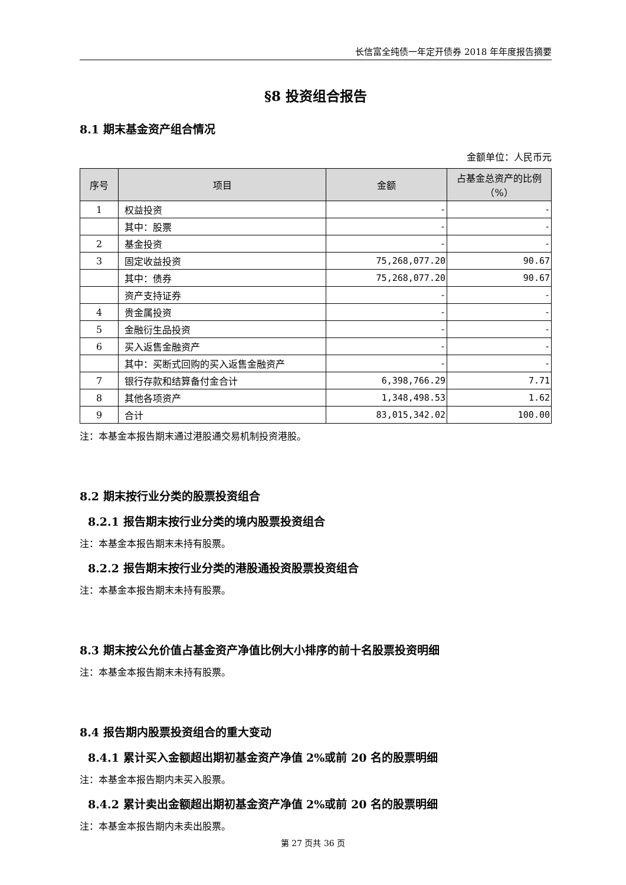长信富全纯债一年定开债券 2018 年年度报告摘要
§8 投资组合报告
8.1 期末基金资产组合情况
金额单位：人民币元
| 序号 | 项目 | 金额 | 占基金总资产的比例（%） |
| --- | --- | --- | --- |
| 1 | 权益投资 | - | - |
| | 其中：股票 | - | - |
| 2 | 基金投资 | - | - |
| 3 | 固定收益投资 | 75,268,077.20 | 90.67 |
| | 其中：债券 | 75,268,077.20 | 90.67 |
| | 资产支持证券 | - | - |
| 4 | 贵金属投资 | - | - |
| 5 | 金融衍生品投资 | - | - |
| 6 | 买入返售金融资产 | - | - |
| | 其中：买断式回购的买入返售金融资产 | - | - |
| 7 | 银行存款和结算备付金合计 | 6,398,766.29 | 7.71 |
| 8 | 其他各项资产 | 1,348,498.53 | 1.62 |
| 9 | 合计 | 83,015,342.02 | 100.00 |
注：本基金本报告期末通过港股通交易机制投资港股。
8.2 期末按行业分类的股票投资组合
8.2.1 报告期末按行业分类的境内股票投资组合
注：本基金本报告期末未持有股票。
8.2.2 报告期末按行业分类的港股通投资股票投资组合
注：本基金本报告期末未持有股票。
8.3 期末按公允价值占基金资产净值比例大小排序的前十名股票投资明细
注：本基金本报告期末未持有股票。
8.4 报告期内股票投资组合的重大变动
8.4.1 累计买入金额超出期初基金资产净值 2%或前 20 名的股票明细
注：本基金本报告期内未买入股票。
8.4.2 累计卖出金额超出期初基金资产净值 2%或前 20 名的股票明细
注：本基金本报告期内未卖出股票。
第 27 页共 36 页